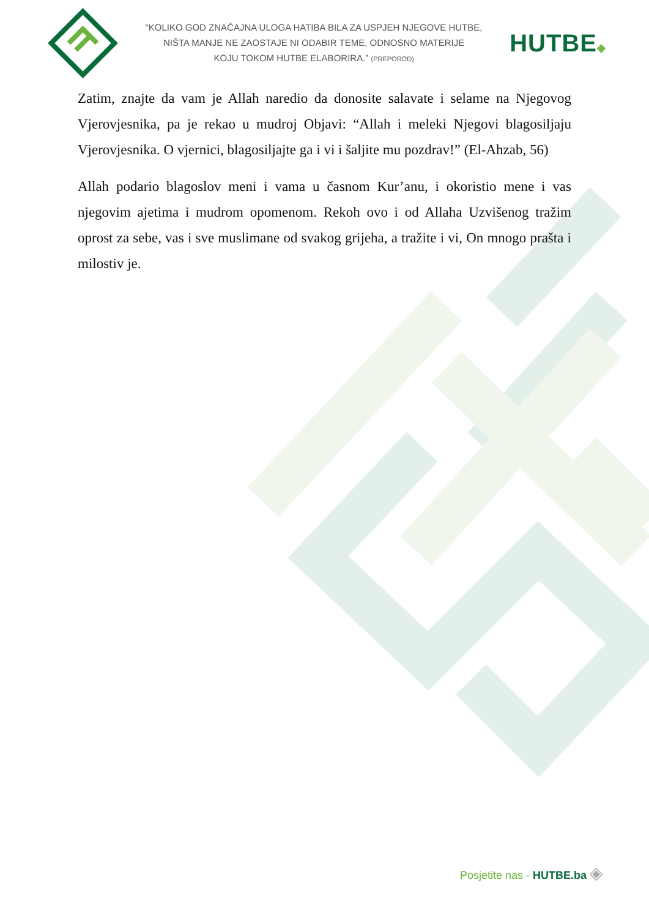“KOLIKO GOD ZNAČAJNA ULOGA HATIBA BILA ZA USPJEH NJEGOVE HUTBE,
NIŠTA MANJE NE ZAOSTAJE NI ODABIR TEME, ODNOSNO MATERIJE
KOJU TOKOM HUTBE ELABORIRA.” (PREPOROD)
HUTBE◈
Zatim, znajte da vam je Allah naredio da donosite salavate i selame na Njegovog Vjerovjesnika, pa je rekao u mudroj Objavi: “Allah i meleki Njegovi blagosiljaju Vjerovjesnika. O vjernici, blagosiljajte ga i vi i šaljite mu pozdrav!” (El-Ahzab, 56)
Allah podario blagoslov meni i vama u časnom Kur’anu, i okoristio mene i vas njegovim ajetima i mudrom opomenom. Rekoh ovo i od Allaha Uzvišenog tražim oprost za sebe, vas i sve muslimane od svakog grijeha, a tražite i vi, On mnogo prašta i milostiv je.
Posjetite nas - HUTBE.ba ◈